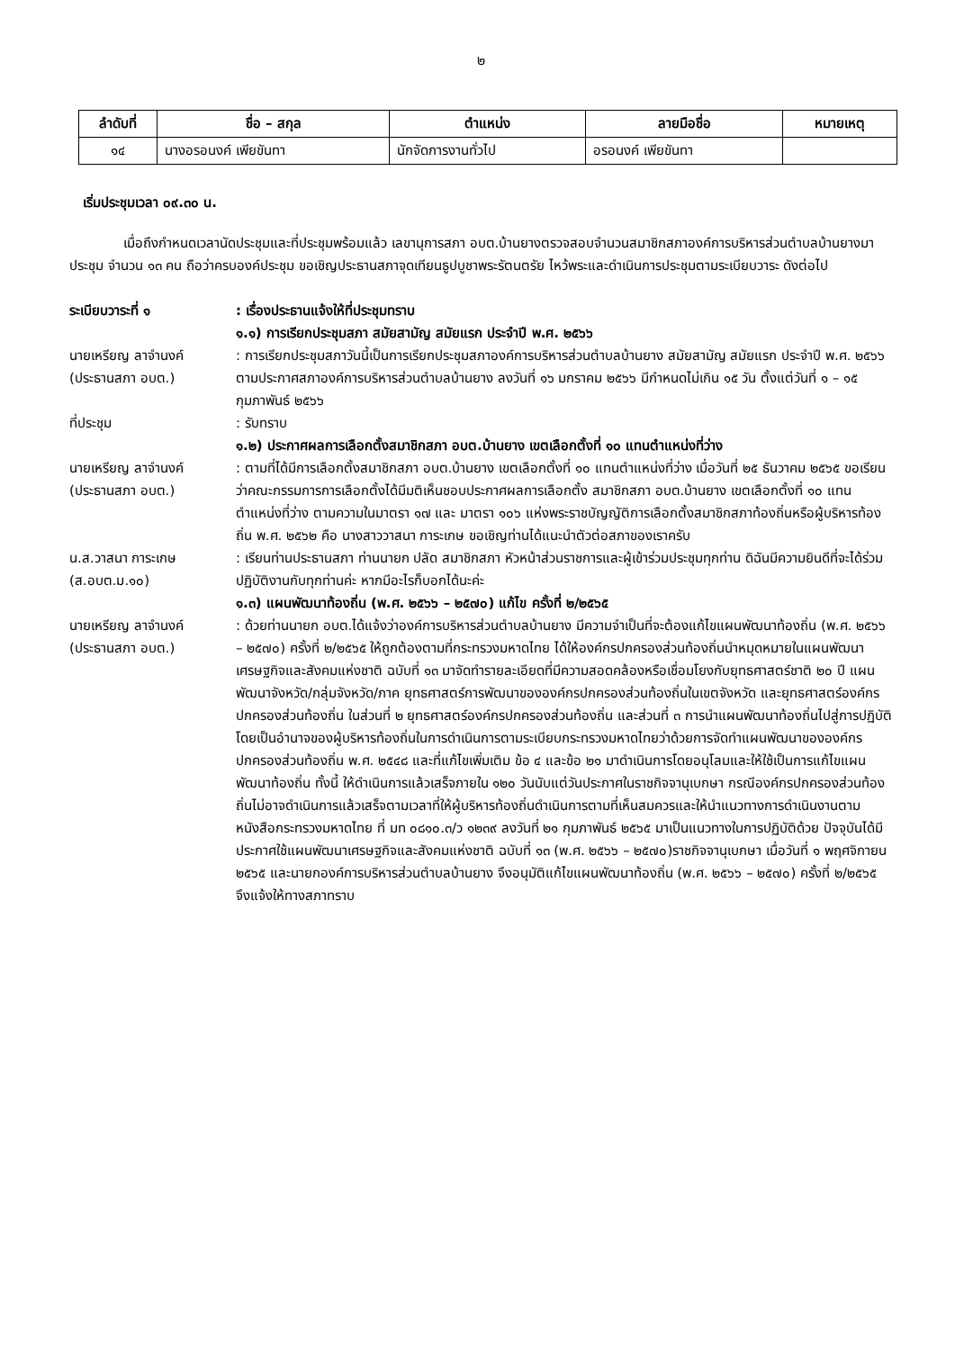๒
| ลำดับที่ | ชื่อ – สกุล | ตำแหน่ง | ลายมือชื่อ | หมายเหตุ |
| --- | --- | --- | --- | --- |
| ๑๔ | นางอรอนงค์ เพียขันทา | นักจัดการงานทั่วไป | อรอนงค์ เพียขันทา | |
เริ่มประชุมเวลา ๐๙.๓๐ น.
เมื่อถึงกำหนดเวลานัดประชุมและที่ประชุมพร้อมแล้ว เลขานุการสภา อบต.บ้านยางตรวจสอบจำนวนสมาชิกสภาองค์การบริหารส่วนตำบลบ้านยางมาประชุม จำนวน ๑๓ คน ถือว่าครบองค์ประชุม ขอเชิญประธานสภาจุดเทียนธูปบูชาพระรัตนตรัย ไหว้พระและดำเนินการประชุมตามระเบียบวาระ ดังต่อไป
ระเบียบวาระที่ ๑ : เรื่องประธานแจ้งให้ที่ประชุมทราบ
๑.๑) การเรียกประชุมสภา สมัยสามัญ สมัยแรก ประจำปี พ.ศ. ๒๕๖๖
นายเหรียญ ลาจำนงค์
(ประธานสภา อบต.)
: การเรียกประชุมสภาวันนี้เป็นการเรียกประชุมสภาองค์การบริหารส่วนตำบลบ้านยาง สมัยสามัญ สมัยแรก ประจำปี พ.ศ. ๒๕๖๖ ตามประกาศสภาองค์การบริหารส่วนตำบลบ้านยาง ลงวันที่ ๑๖ มกราคม ๒๕๖๖ มีกำหนดไม่เกิน ๑๕ วัน ตั้งแต่วันที่ ๑ – ๑๕ กุมภาพันธ์ ๒๕๖๖
ที่ประชุม : รับทราบ
๑.๒) ประกาศผลการเลือกตั้งสมาชิกสภา อบต.บ้านยาง เขตเลือกตั้งที่ ๑๐ แทนตำแหน่งที่ว่าง
นายเหรียญ ลาจำนงค์
(ประธานสภา อบต.)
: ตามที่ได้มีการเลือกตั้งสมาชิกสภา อบต.บ้านยาง เขตเลือกตั้งที่ ๑๐ แทนตำแหน่งที่ว่าง เมื่อวันที่ ๒๕ ธันวาคม ๒๕๖๕ ขอเรียนว่าคณะกรรมการการเลือกตั้งได้มีมติเห็นชอบประกาศผลการเลือกตั้ง สมาชิกสภา อบต.บ้านยาง เขตเลือกตั้งที่ ๑๐ แทนตำแหน่งที่ว่าง ตามความในมาตรา ๑๗ และ มาตรา ๑๐๖ แห่งพระราชบัญญัติการเลือกตั้งสมาชิกสภาท้องถิ่นหรือผู้บริหารท้องถิ่น พ.ศ. ๒๕๖๒ คือ นางสาววาสนา การะเกษ ขอเชิญท่านได้แนะนำตัวต่อสภาของเราครับ
น.ส.วาสนา การะเกษ
(ส.อบต.ม.๑๐)
: เรียนท่านประธานสภา ท่านนายก ปลัด สมาชิกสภา หัวหน้าส่วนราชการและผู้เข้าร่วมประชุมทุกท่าน ดิฉันมีความยินดีที่จะได้ร่วมปฏิบัติงานกับทุกท่านค่ะ หากมีอะไรก็บอกได้นะค่ะ
๑.๓) แผนพัฒนาท้องถิ่น (พ.ศ. ๒๕๖๖ – ๒๕๗๐) แก้ไข ครั้งที่ ๒/๒๕๖๕
นายเหรียญ ลาจำนงค์
(ประธานสภา อบต.)
: ด้วยท่านนายก อบต.ได้แจ้งว่าองค์การบริหารส่วนตำบลบ้านยาง มีความจำเป็นที่จะต้องแก้ไขแผนพัฒนาท้องถิ่น (พ.ศ. ๒๕๖๖ – ๒๕๗๐) ครั้งที่ ๒/๒๕๖๕ ให้ถูกต้องตามที่กระทรวงมหาดไทย ได้ให้องค์กรปกครองส่วนท้องถิ่นนำหมุดหมายในแผนพัฒนาเศรษฐกิจและสังคมแห่งชาติ ฉบับที่ ๑๓ มาจัดทำรายละเอียดที่มีความสอดคล้องหรือเชื่อมโยงกับยุทธศาสตร์ชาติ ๒๐ ปี แผนพัฒนาจังหวัด/กลุ่มจังหวัด/ภาค ยุทธศาสตร์การพัฒนาขององค์กรปกครองส่วนท้องถิ่นในเขตจังหวัด และยุทธศาสตร์องค์กรปกครองส่วนท้องถิ่น ในส่วนที่ ๒ ยุทธศาสตร์องค์กรปกครองส่วนท้องถิ่น และส่วนที่ ๓ การนำแผนพัฒนาท้องถิ่นไปสู่การปฏิบัติ โดยเป็นอำนาจของผู้บริหารท้องถิ่นในการดำเนินการตามระเบียบกระทรวงมหาดไทยว่าด้วยการจัดทำแผนพัฒนาขององค์กรปกครองส่วนท้องถิ่น พ.ศ. ๒๕๔๘ และที่แก้ไขเพิ่มเติม ข้อ ๔ และข้อ ๒๑ มาดำเนินการโดยอนุโลมและให้ใช้เป็นการแก้ไขแผนพัฒนาท้องถิ่น ทั้งนี้ ให้ดำเนินการแล้วเสร็จภายใน ๑๒๐ วันนับแต่วันประกาศในราชกิจจานุเบกษา กรณีองค์กรปกครองส่วนท้องถิ่นไม่อาจดำเนินการแล้วเสร็จตามเวลาที่ให้ผู้บริหารท้องถิ่นดำเนินการตามที่เห็นสมควรและให้นำแนวทางการดำเนินงานตามหนังสือกระทรวงมหาดไทย ที่ มท ๐๘๑๐.๓/ว ๑๒๓๙ ลงวันที่ ๒๑ กุมภาพันธ์ ๒๕๖๕ มาเป็นแนวทางในการปฏิบัติด้วย ปัจจุบันได้มีประกาศใช้แผนพัฒนาเศรษฐกิจและสังคมแห่งชาติ ฉบับที่ ๑๓ (พ.ศ. ๒๕๖๖ – ๒๕๗๐)ราชกิจจานุเบกษา เมื่อวันที่ ๑ พฤศจิกายน ๒๕๖๕ และนายกองค์การบริหารส่วนตำบลบ้านยาง จึงอนุมัติแก้ไขแผนพัฒนาท้องถิ่น (พ.ศ. ๒๕๖๖ – ๒๕๗๐) ครั้งที่ ๒/๒๕๖๕ จึงแจ้งให้ทางสภาทราบ